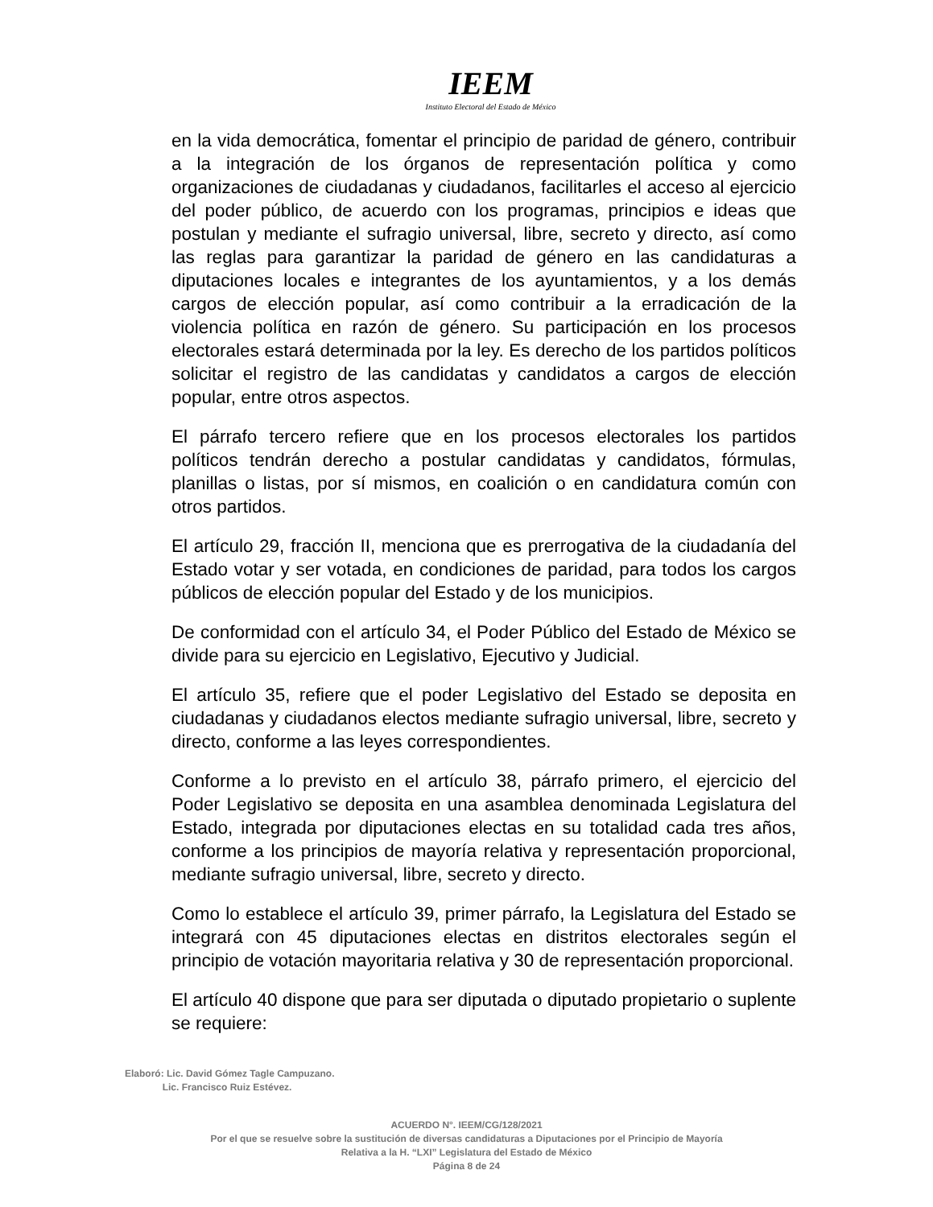IEEM
Instituto Electoral del Estado de México
en la vida democrática, fomentar el principio de paridad de género, contribuir a la integración de los órganos de representación política y como organizaciones de ciudadanas y ciudadanos, facilitarles el acceso al ejercicio del poder público, de acuerdo con los programas, principios e ideas que postulan y mediante el sufragio universal, libre, secreto y directo, así como las reglas para garantizar la paridad de género en las candidaturas a diputaciones locales e integrantes de los ayuntamientos, y a los demás cargos de elección popular, así como contribuir a la erradicación de la violencia política en razón de género. Su participación en los procesos electorales estará determinada por la ley. Es derecho de los partidos políticos solicitar el registro de las candidatas y candidatos a cargos de elección popular, entre otros aspectos.
El párrafo tercero refiere que en los procesos electorales los partidos políticos tendrán derecho a postular candidatas y candidatos, fórmulas, planillas o listas, por sí mismos, en coalición o en candidatura común con otros partidos.
El artículo 29, fracción II, menciona que es prerrogativa de la ciudadanía del Estado votar y ser votada, en condiciones de paridad, para todos los cargos públicos de elección popular del Estado y de los municipios.
De conformidad con el artículo 34, el Poder Público del Estado de México se divide para su ejercicio en Legislativo, Ejecutivo y Judicial.
El artículo 35, refiere que el poder Legislativo del Estado se deposita en ciudadanas y ciudadanos electos mediante sufragio universal, libre, secreto y directo, conforme a las leyes correspondientes.
Conforme a lo previsto en el artículo 38, párrafo primero, el ejercicio del Poder Legislativo se deposita en una asamblea denominada Legislatura del Estado, integrada por diputaciones electas en su totalidad cada tres años, conforme a los principios de mayoría relativa y representación proporcional, mediante sufragio universal, libre, secreto y directo.
Como lo establece el artículo 39, primer párrafo, la Legislatura del Estado se integrará con 45 diputaciones electas en distritos electorales según el principio de votación mayoritaria relativa y 30 de representación proporcional.
El artículo 40 dispone que para ser diputada o diputado propietario o suplente se requiere:
Elaboró: Lic. David Gómez Tagle Campuzano.
Lic. Francisco Ruiz Estévez.
ACUERDO N°. IEEM/CG/128/2021
Por el que se resuelve sobre la sustitución de diversas candidaturas a Diputaciones por el Principio de Mayoría
Relativa a la H. “LXI” Legislatura del Estado de México
Página 8 de 24